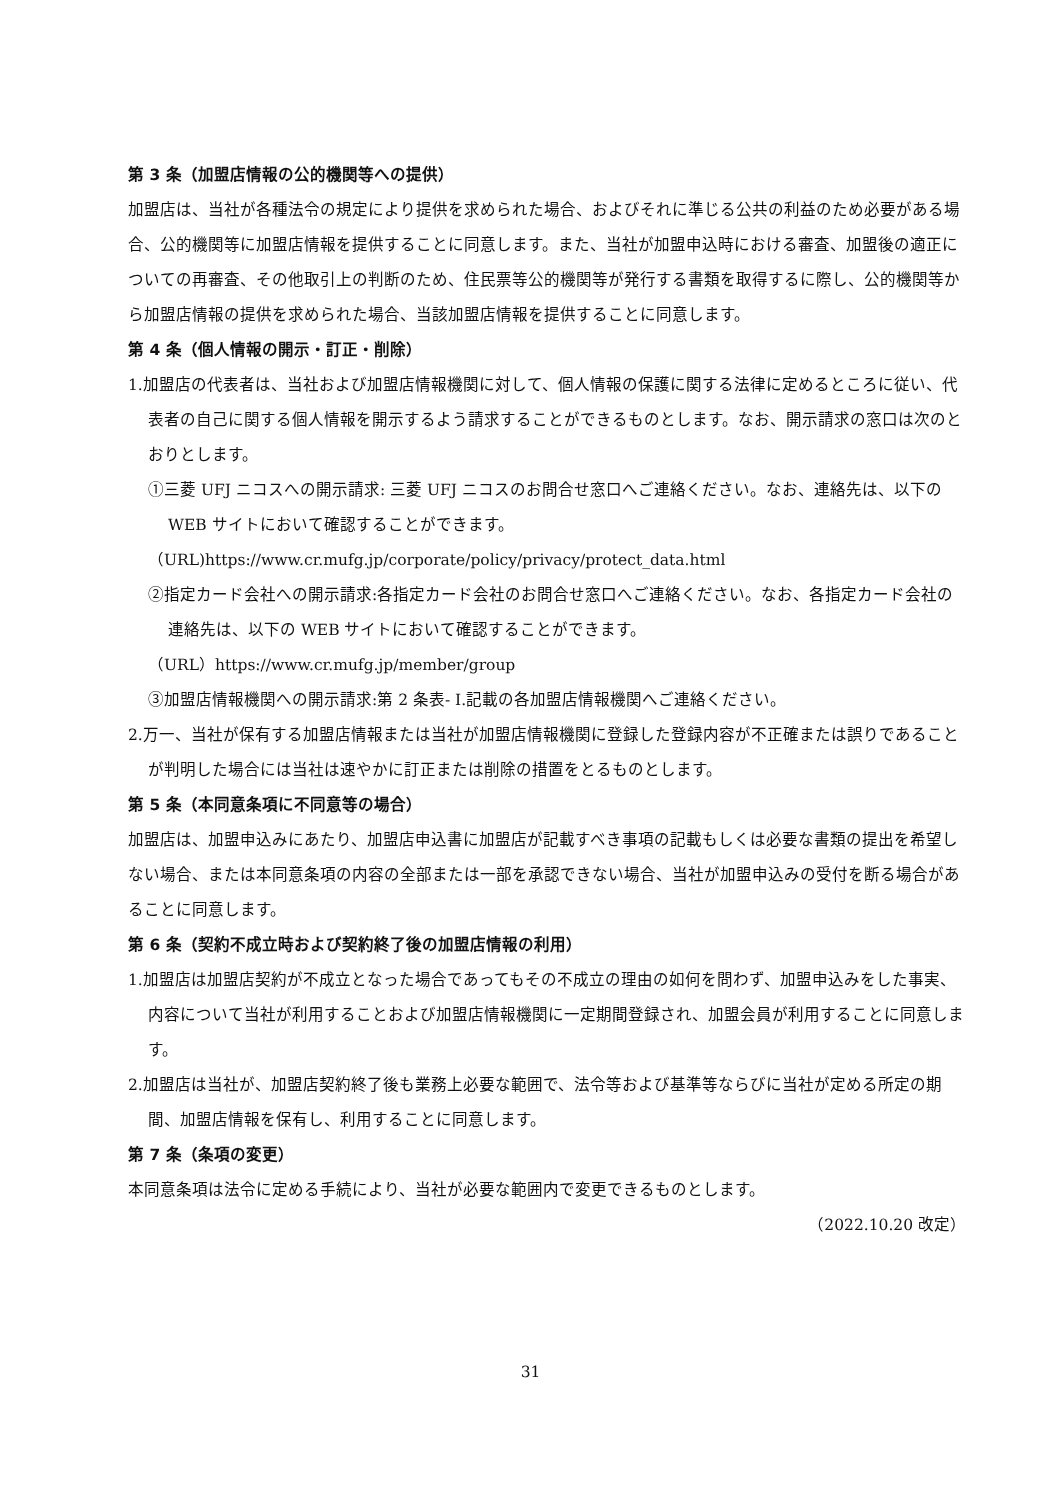第 3 条（加盟店情報の公的機関等への提供）
加盟店は、当社が各種法令の規定により提供を求められた場合、およびそれに準じる公共の利益のため必要がある場合、公的機関等に加盟店情報を提供することに同意します。また、当社が加盟申込時における審査、加盟後の適正についての再審査、その他取引上の判断のため、住民票等公的機関等が発行する書類を取得するに際し、公的機関等から加盟店情報の提供を求められた場合、当該加盟店情報を提供することに同意します。
第 4 条（個人情報の開示・訂正・削除）
1.加盟店の代表者は、当社および加盟店情報機関に対して、個人情報の保護に関する法律に定めるところに従い、代表者の自己に関する個人情報を開示するよう請求することができるものとします。なお、開示請求の窓口は次のとおりとします。
①三菱 UFJ ニコスへの開示請求: 三菱 UFJ ニコスのお問合せ窓口へご連絡ください。なお、連絡先は、以下の WEB サイトにおいて確認することができます。
（URL)https://www.cr.mufg.jp/corporate/policy/privacy/protect_data.html
②指定カード会社への開示請求:各指定カード会社のお問合せ窓口へご連絡ください。なお、各指定カード会社の連絡先は、以下の WEB サイトにおいて確認することができます。
（URL）https://www.cr.mufg.jp/member/group
③加盟店情報機関への開示請求:第 2 条表- Ⅰ.記載の各加盟店情報機関へご連絡ください。
2.万一、当社が保有する加盟店情報または当社が加盟店情報機関に登録した登録内容が不正確または誤りであることが判明した場合には当社は速やかに訂正または削除の措置をとるものとします。
第 5 条（本同意条項に不同意等の場合）
加盟店は、加盟申込みにあたり、加盟店申込書に加盟店が記載すべき事項の記載もしくは必要な書類の提出を希望しない場合、または本同意条項の内容の全部または一部を承認できない場合、当社が加盟申込みの受付を断る場合があることに同意します。
第 6 条（契約不成立時および契約終了後の加盟店情報の利用）
1.加盟店は加盟店契約が不成立となった場合であってもその不成立の理由の如何を問わず、加盟申込みをした事実、内容について当社が利用することおよび加盟店情報機関に一定期間登録され、加盟会員が利用することに同意します。
2.加盟店は当社が、加盟店契約終了後も業務上必要な範囲で、法令等および基準等ならびに当社が定める所定の期間、加盟店情報を保有し、利用することに同意します。
第 7 条（条項の変更）
本同意条項は法令に定める手続により、当社が必要な範囲内で変更できるものとします。
（2022.10.20 改定）
31